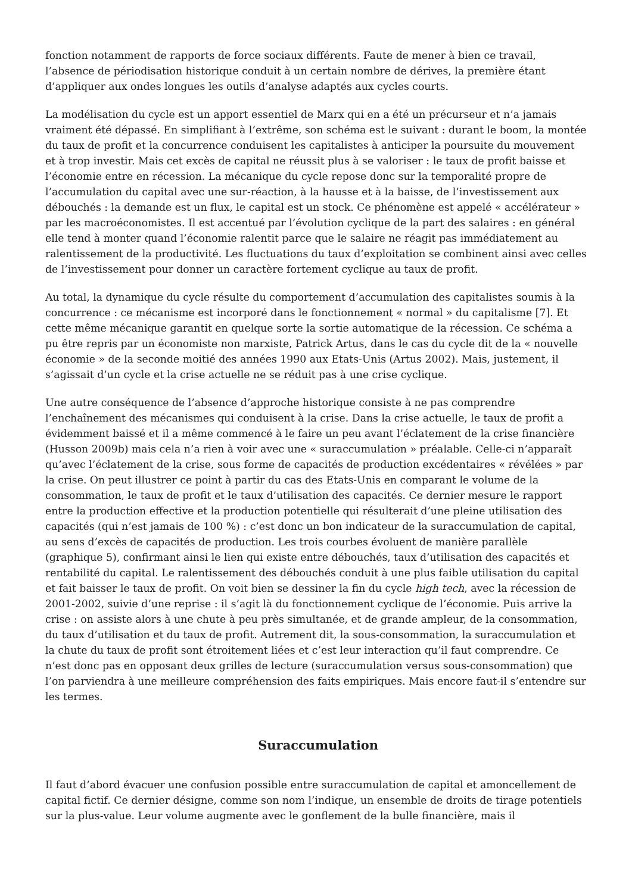fonction notamment de rapports de force sociaux différents. Faute de mener à bien ce travail, l’absence de périodisation historique conduit à un certain nombre de dérives, la première étant d’appliquer aux ondes longues les outils d’analyse adaptés aux cycles courts.
La modélisation du cycle est un apport essentiel de Marx qui en a été un précurseur et n’a jamais vraiment été dépassé. En simplifiant à l’extrême, son schéma est le suivant : durant le boom, la montée du taux de profit et la concurrence conduisent les capitalistes à anticiper la poursuite du mouvement et à trop investir. Mais cet excès de capital ne réussit plus à se valoriser : le taux de profit baisse et l’économie entre en récession. La mécanique du cycle repose donc sur la temporalité propre de l’accumulation du capital avec une sur-réaction, à la hausse et à la baisse, de l’investissement aux débouchés : la demande est un flux, le capital est un stock. Ce phénomène est appelé « accélérateur » par les macroéconomistes. Il est accentué par l’évolution cyclique de la part des salaires : en général elle tend à monter quand l’économie ralentit parce que le salaire ne réagit pas immédiatement au ralentissement de la productivité. Les fluctuations du taux d’exploitation se combinent ainsi avec celles de l’investissement pour donner un caractère fortement cyclique au taux de profit.
Au total, la dynamique du cycle résulte du comportement d’accumulation des capitalistes soumis à la concurrence : ce mécanisme est incorporé dans le fonctionnement « normal » du capitalisme [7]. Et cette même mécanique garantit en quelque sorte la sortie automatique de la récession. Ce schéma a pu être repris par un économiste non marxiste, Patrick Artus, dans le cas du cycle dit de la « nouvelle économie » de la seconde moitié des années 1990 aux Etats-Unis (Artus 2002). Mais, justement, il s’agissait d’un cycle et la crise actuelle ne se réduit pas à une crise cyclique.
Une autre conséquence de l’absence d’approche historique consiste à ne pas comprendre l’enchaînement des mécanismes qui conduisent à la crise. Dans la crise actuelle, le taux de profit a évidemment baissé et il a même commencé à le faire un peu avant l’éclatement de la crise financière (Husson 2009b) mais cela n’a rien à voir avec une « suraccumulation » préalable. Celle-ci n’apparaît qu’avec l’éclatement de la crise, sous forme de capacités de production excédentaires « révélées » par la crise. On peut illustrer ce point à partir du cas des Etats-Unis en comparant le volume de la consommation, le taux de profit et le taux d’utilisation des capacités. Ce dernier mesure le rapport entre la production effective et la production potentielle qui résulterait d’une pleine utilisation des capacités (qui n’est jamais de 100 %) : c’est donc un bon indicateur de la suraccumulation de capital, au sens d’excès de capacités de production. Les trois courbes évoluent de manière parallèle (graphique 5), confirmant ainsi le lien qui existe entre débouchés, taux d’utilisation des capacités et rentabilité du capital. Le ralentissement des débouchés conduit à une plus faible utilisation du capital et fait baisser le taux de profit. On voit bien se dessiner la fin du cycle high tech, avec la récession de 2001-2002, suivie d’une reprise : il s’agit là du fonctionnement cyclique de l’économie. Puis arrive la crise : on assiste alors à une chute à peu près simultanée, et de grande ampleur, de la consommation, du taux d’utilisation et du taux de profit. Autrement dit, la sous-consommation, la suraccumulation et la chute du taux de profit sont étroitement liées et c’est leur interaction qu’il faut comprendre. Ce n’est donc pas en opposant deux grilles de lecture (suraccumulation versus sous-consommation) que l’on parviendra à une meilleure compréhension des faits empiriques. Mais encore faut-il s’entendre sur les termes.
Suraccumulation
Il faut d’abord évacuer une confusion possible entre suraccumulation de capital et amoncellement de capital fictif. Ce dernier désigne, comme son nom l’indique, un ensemble de droits de tirage potentiels sur la plus-value. Leur volume augmente avec le gonflement de la bulle financière, mais il